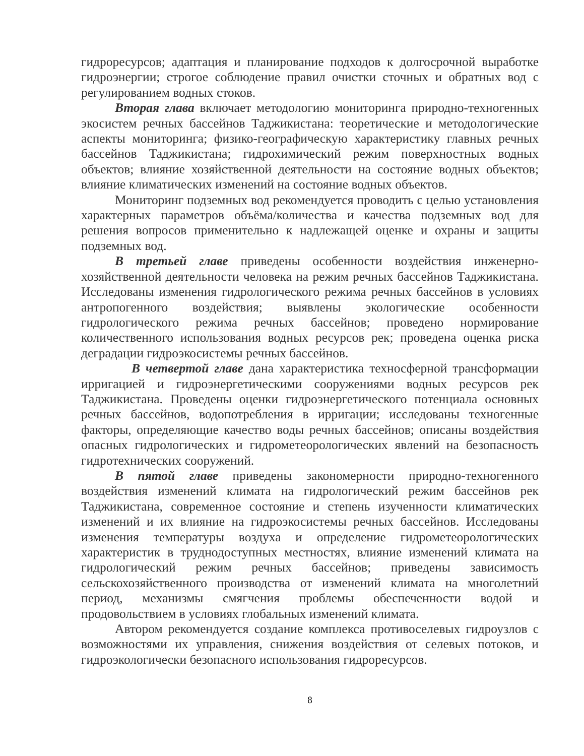гидроресурсов; адаптация и планирование подходов к долгосрочной выработке гидроэнергии; строгое соблюдение правил очистки сточных и обратных вод с регулированием водных стоков.
Вторая глава включает методологию мониторинга природно-техногенных экосистем речных бассейнов Таджикистана: теоретические и методологические аспекты мониторинга; физико-географическую характеристику главных речных бассейнов Таджикистана; гидрохимический режим поверхностных водных объектов; влияние хозяйственной деятельности на состояние водных объектов; влияние климатических изменений на состояние водных объектов.
Мониторинг подземных вод рекомендуется проводить с целью установления характерных параметров объёма/количества и качества подземных вод для решения вопросов применительно к надлежащей оценке и охраны и защиты подземных вод.
В третьей главе приведены особенности воздействия инженерно-хозяйственной деятельности человека на режим речных бассейнов Таджикистана. Исследованы изменения гидрологического режима речных бассейнов в условиях антропогенного воздействия; выявлены экологические особенности гидрологического режима речных бассейнов; проведено нормирование количественного использования водных ресурсов рек; проведена оценка риска деградации гидроэкосистемы речных бассейнов.
В четвертой главе дана характеристика техносферной трансформации ирригацией и гидроэнергетическими сооружениями водных ресурсов рек Таджикистана. Проведены оценки гидроэнергетического потенциала основных речных бассейнов, водопотребления в ирригации; исследованы техногенные факторы, определяющие качество воды речных бассейнов; описаны воздействия опасных гидрологических и гидрометеорологических явлений на безопасность гидротехнических сооружений.
В пятой главе приведены закономерности природно-техногенного воздействия изменений климата на гидрологический режим бассейнов рек Таджикистана, современное состояние и степень изученности климатических изменений и их влияние на гидроэкосистемы речных бассейнов. Исследованы изменения температуры воздуха и определение гидрометеорологических характеристик в труднодоступных местностях, влияние изменений климата на гидрологический режим речных бассейнов; приведены зависимость сельскохозяйственного производства от изменений климата на многолетний период, механизмы смягчения проблемы обеспеченности водой и продовольствием в условиях глобальных изменений климата.
Автором рекомендуется создание комплекса противоселевых гидроузлов с возможностями их управления, снижения воздействия от селевых потоков, и гидроэкологически безопасного использования гидроресурсов.
8